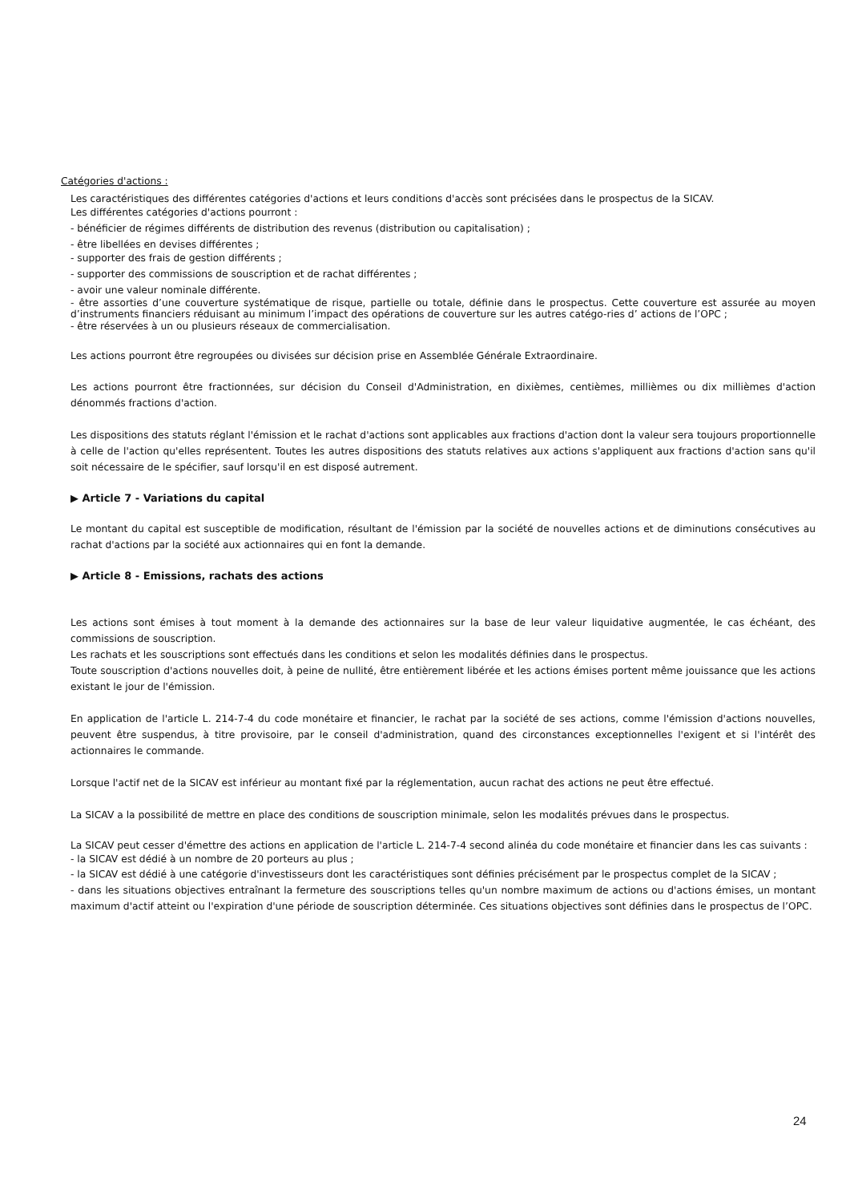Catégories d'actions :
Les caractéristiques des différentes catégories d'actions et leurs conditions d'accès sont précisées dans le prospectus de la SICAV.
Les différentes catégories d'actions pourront :
- bénéficier de régimes différents de distribution des revenus (distribution ou capitalisation) ;
- être libellées en devises différentes ;
- supporter des frais de gestion différents ;
- supporter des commissions de souscription et de rachat différentes ;
- avoir une valeur nominale différente.
- être assorties d’une couverture systématique de risque, partielle ou totale, définie dans le prospectus. Cette couverture est assurée au moyen d’instruments financiers réduisant au minimum l’impact des opérations de couverture sur les autres catégo-ries d’ actions de l’OPC ;
- être réservées à un ou plusieurs réseaux de commercialisation.
Les actions pourront être regroupées ou divisées sur décision prise en Assemblée Générale Extraordinaire.
Les actions pourront être fractionnées, sur décision du Conseil d'Administration, en dixièmes, centièmes, millièmes ou dix millièmes d'action dénommés fractions d'action.
Les dispositions des statuts réglant l'émission et le rachat d'actions sont applicables aux fractions d'action dont la valeur sera toujours proportionnelle à celle de l'action qu'elles représentent. Toutes les autres dispositions des statuts relatives aux actions s'appliquent aux fractions d'action sans qu'il soit nécessaire de le spécifier, sauf lorsqu'il en est disposé autrement.
▶ Article 7 - Variations du capital
Le montant du capital est susceptible de modification, résultant de l'émission par la société de nouvelles actions et de diminutions consécutives au rachat d'actions par la société aux actionnaires qui en font la demande.
▶ Article 8 - Emissions, rachats des actions
Les actions sont émises à tout moment à la demande des actionnaires sur la base de leur valeur liquidative augmentée, le cas échéant, des commissions de souscription.
Les rachats et les souscriptions sont effectués dans les conditions et selon les modalités définies dans le prospectus.
Toute souscription d'actions nouvelles doit, à peine de nullité, être entièrement libérée et les actions émises portent même jouissance que les actions existant le jour de l'émission.
En application de l'article L. 214-7-4 du code monétaire et financier, le rachat par la société de ses actions, comme l'émission d'actions nouvelles, peuvent être suspendus, à titre provisoire, par le conseil d'administration, quand des circonstances exceptionnelles l'exigent et si l'intérêt des actionnaires le commande.
Lorsque l'actif net de la SICAV est inférieur au montant fixé par la réglementation, aucun rachat des actions ne peut être effectué.
La SICAV a la possibilité de mettre en place des conditions de souscription minimale, selon les modalités prévues dans le prospectus.
La SICAV peut cesser d'émettre des actions en application de l'article L. 214-7-4 second alinéa du code monétaire et financier dans les cas suivants :
- la SICAV est dédié à un nombre de 20 porteurs au plus ;
- la SICAV est dédié à une catégorie d'investisseurs dont les caractéristiques sont définies précisément par le prospectus complet de la SICAV ;
- dans les situations objectives entraînant la fermeture des souscriptions telles qu'un nombre maximum de actions ou d'actions émises, un montant maximum d'actif atteint ou l'expiration d'une période de souscription déterminée. Ces situations objectives sont définies dans le prospectus de l’OPC.
24